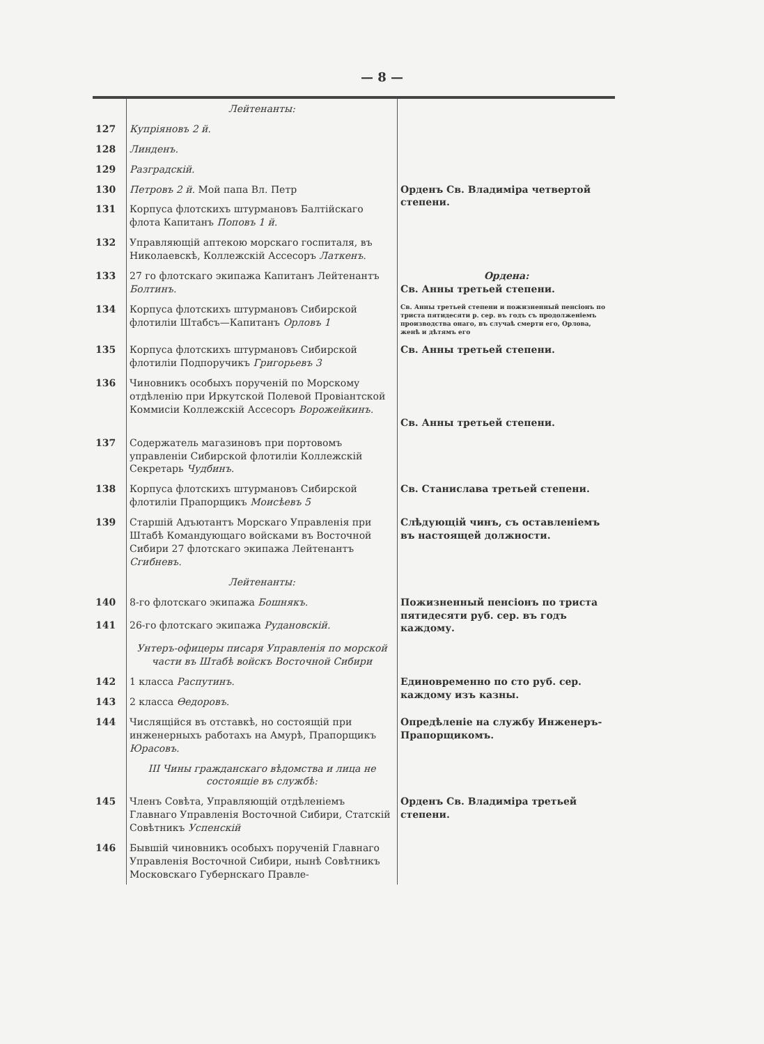— 8 —
| | Лейтенанты: | |
| 127 | Купріяновъ 2 й. | |
| 128 | Линденъ. | |
| 129 | Разградскій. | |
| 130 | Петровъ 2 й. Мой папа Вл. Петр | Орденъ Св. Владиміра четвертой степени. |
| 131 | Корпуса флотскихъ штурмановъ Балтійскаго флота Капитанъ Поповъ 1 й. | |
| 132 | Управляющій аптекою морскаго госпиталя, въ Николаевскѣ, Коллежскій Ассесоръ Латкенъ. | |
| 133 | 27 го флотскаго экипажа Капитанъ Лейтенантъ Болтинъ. | Ордена: Св. Анны третьей степени. |
| 134 | Корпуса флотскихъ штурмановъ Сибирской флотиліи Штабсъ—Капитанъ Орловъ 1 | Св. Анны третьей степени и пожизненный пенсіонъ по триста пятидесяти р. сер. въ годъ съ продолженіемъ производства онаго, въ случаѣ смерти его, Орлова, женѣ и дѣтямъ его |
| 135 | Корпуса флотскихъ штурмановъ Сибирской флотиліи Подпоручикъ Григорьевъ 3 | Св. Анны третьей степени. |
| 136 | Чиновникъ особыхъ порученій по Морскому отдѣленію при Иркутской Полевой Провіантской Коммисіи Коллежскій Ассесоръ Ворожейкинъ. | Св. Анны третьей степени. |
| 137 | Содержатель магазиновъ при портовомъ управленіи Сибирской флотиліи Коллежскій Секретарь Чудбинъ. | |
| 138 | Корпуса флотскихъ штурмановъ Сибирской флотиліи Прапорщикъ Моисѣевъ 5 | Св. Станислава третьей степени. |
| 139 | Старшій Адъютантъ Морскаго Управленія при Штабѣ Командующаго войсками въ Восточной Сибири 27 флотскаго экипажа Лейтенантъ Сгибневъ. | Слѣдующій чинъ, съ оставленіемъ въ настоящей должности. |
| | Лейтенанты: | |
| 140 | 8-го флотскаго экипажа Бошнякъ. | Пожизненный пенсіонъ по триста пятидесяти руб. сер. въ годъ каждому. |
| 141 | 26-го флотскаго экипажа Рудановскій. | |
| | Унтеръ-офицеры писаря Управленія по морской части въ Штабѣ войскъ Восточной Сибири | |
| 142 | 1 класса Распутинъ. | Единовременно по сто руб. сер. каждому изъ казны. |
| 143 | 2 класса Өедоровъ. | |
| 144 | Числящійся въ отставкѣ, но состоящій при инженерныхъ работахъ на Амурѣ, Прапорщикъ Юрасовъ. | Опредѣленіе на службу Инженеръ-Прапорщикомъ. |
| | III Чины гражданскаго вѣдомства и лица не состоящіе въ службѣ: | |
| 145 | Членъ Совѣта, Управляющій отдѣленіемъ Главнаго Управленія Восточной Сибири, Статскій Совѣтникъ Успенскій | Орденъ Св. Владиміра третьей степени. |
| 146 | Бывшій чиновникъ особыхъ порученій Главнаго Управленія Восточной Сибири, нынѣ Совѣтникъ Московскаго Губернскаго Правле- | |